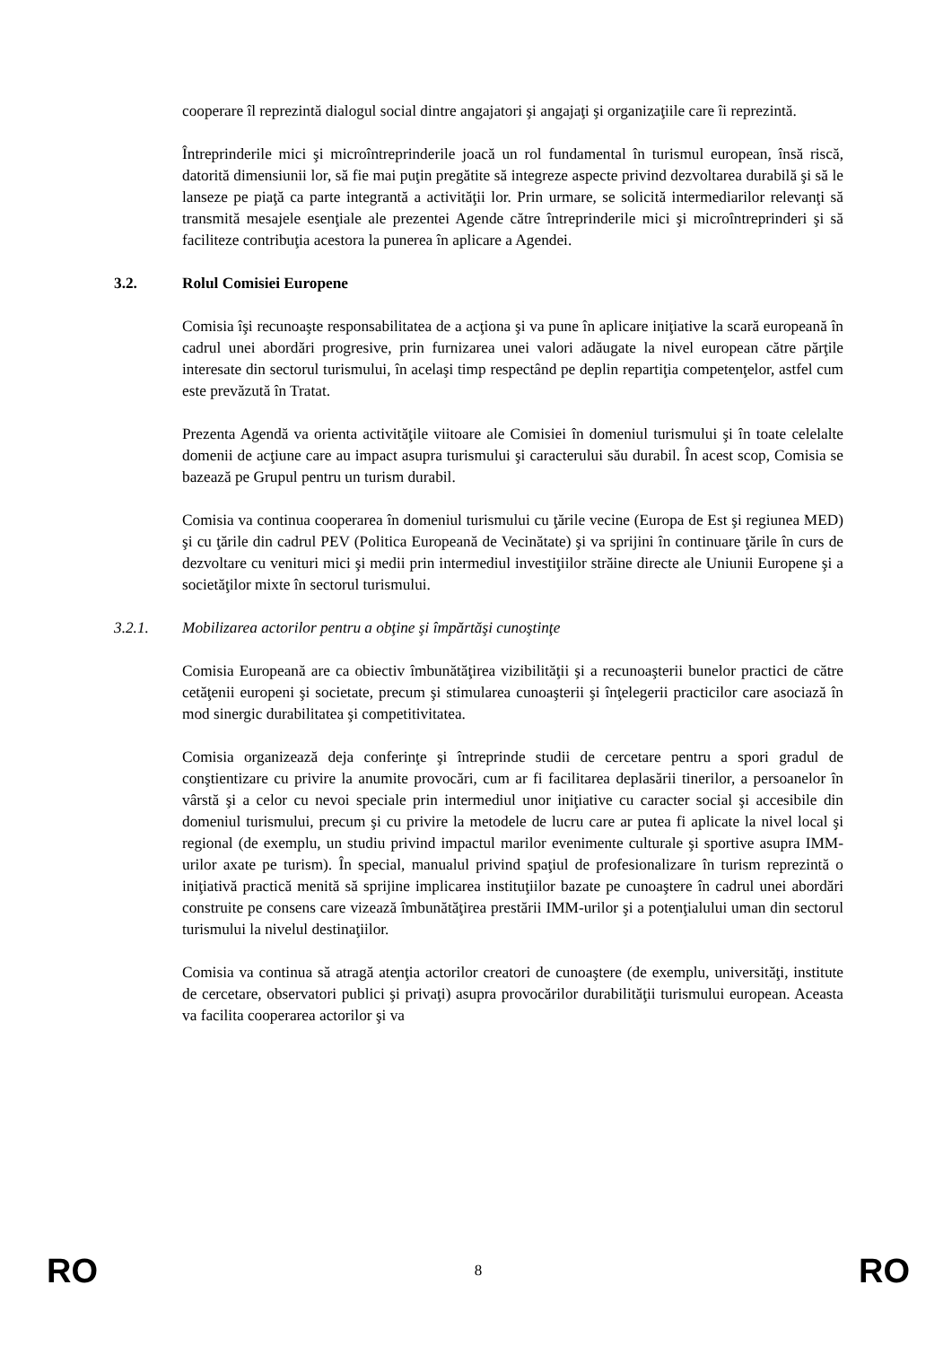cooperare îl reprezintă dialogul social dintre angajatori şi angajaţi şi organizaţiile care îi reprezintă.
Întreprinderile mici şi microîntreprinderile joacă un rol fundamental în turismul european, însă riscă, datorită dimensiunii lor, să fie mai puţin pregătite să integreze aspecte privind dezvoltarea durabilă şi să le lanseze pe piaţă ca parte integrantă a activităţii lor. Prin urmare, se solicită intermediarilor relevanţi să transmită mesajele esenţiale ale prezentei Agende către întreprinderile mici şi microîntreprinderi şi să faciliteze contribuţia acestora la punerea în aplicare a Agendei.
3.2. Rolul Comisiei Europene
Comisia îşi recunoaşte responsabilitatea de a acţiona şi va pune în aplicare iniţiative la scară europeană în cadrul unei abordări progresive, prin furnizarea unei valori adăugate la nivel european către părţile interesate din sectorul turismului, în acelaşi timp respectând pe deplin repartiţia competenţelor, astfel cum este prevăzută în Tratat.
Prezenta Agendă va orienta activităţile viitoare ale Comisiei în domeniul turismului şi în toate celelalte domenii de acţiune care au impact asupra turismului şi caracterului său durabil. În acest scop, Comisia se bazează pe Grupul pentru un turism durabil.
Comisia va continua cooperarea în domeniul turismului cu ţările vecine (Europa de Est şi regiunea MED) şi cu ţările din cadrul PEV (Politica Europeană de Vecinătate) şi va sprijini în continuare ţările în curs de dezvoltare cu venituri mici şi medii prin intermediul investiţiilor străine directe ale Uniunii Europene şi a societăţilor mixte în sectorul turismului.
3.2.1. Mobilizarea actorilor pentru a obţine şi împărtăşi cunoştinţe
Comisia Europeană are ca obiectiv îmbunătăţirea vizibilităţii şi a recunoaşterii bunelor practici de către cetăţenii europeni şi societate, precum şi stimularea cunoaşterii şi înţelegerii practicilor care asociază în mod sinergic durabilitatea şi competitivitatea.
Comisia organizează deja conferinţe şi întreprinde studii de cercetare pentru a spori gradul de conştientizare cu privire la anumite provocări, cum ar fi facilitarea deplasării tinerilor, a persoanelor în vârstă şi a celor cu nevoi speciale prin intermediul unor iniţiative cu caracter social şi accesibile din domeniul turismului, precum şi cu privire la metodele de lucru care ar putea fi aplicate la nivel local şi regional (de exemplu, un studiu privind impactul marilor evenimente culturale şi sportive asupra IMM-urilor axate pe turism). În special, manualul privind spaţiul de profesionalizare în turism reprezintă o iniţiativă practică menită să sprijine implicarea instituţiilor bazate pe cunoaştere în cadrul unei abordări construite pe consens care vizează îmbunătăţirea prestării IMM-urilor şi a potenţialului uman din sectorul turismului la nivelul destinaţiilor.
Comisia va continua să atragă atenţia actorilor creatori de cunoaştere (de exemplu, universităţi, institute de cercetare, observatori publici şi privaţi) asupra provocărilor durabilităţii turismului european. Aceasta va facilita cooperarea actorilor şi va
RO 8 RO